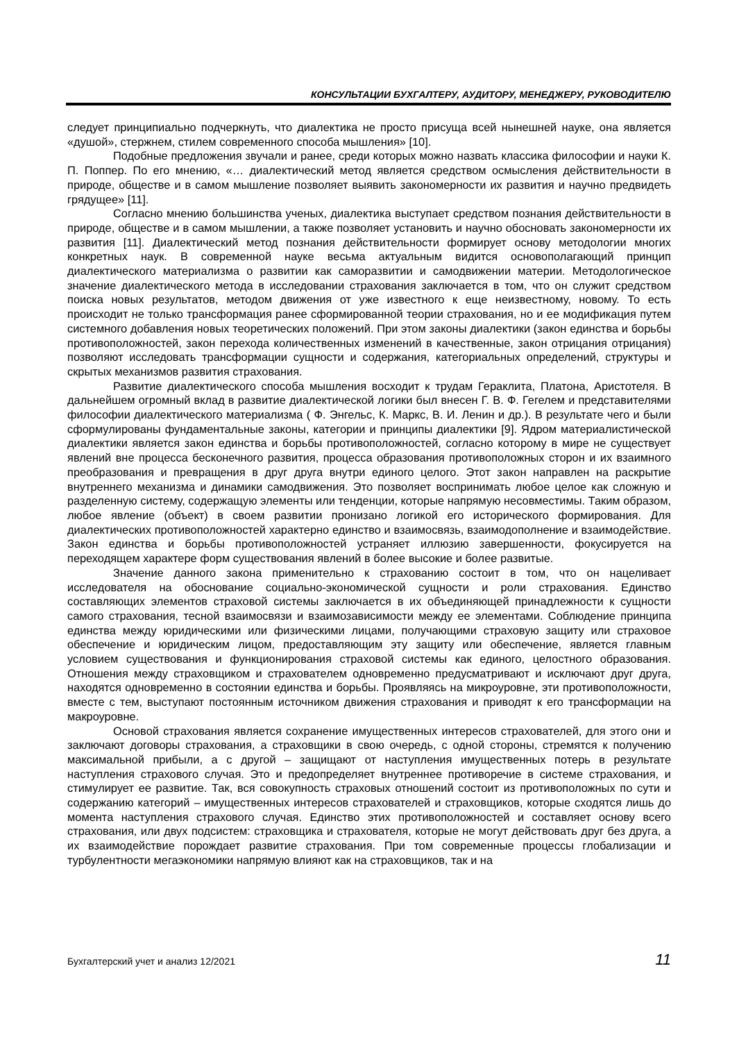КОНСУЛЬТАЦИИ БУХГАЛТЕРУ, АУДИТОРУ, МЕНЕДЖЕРУ, РУКОВОДИТЕЛЮ
следует принципиально подчеркнуть, что диалектика не просто присуща всей нынешней науке, она является «душой», стержнем, стилем современного способа мышления» [10].
Подобные предложения звучали и ранее, среди которых можно назвать классика философии и науки К. П. Поппер. По его мнению, «… диалектический метод является средством осмысления действительности в природе, обществе и в самом мышление позволяет выявить закономерности их развития и научно предвидеть грядущее» [11].
Согласно мнению большинства ученых, диалектика выступает средством познания действительности в природе, обществе и в самом мышлении, а также позволяет установить и научно обосновать закономерности их развития [11]. Диалектический метод познания действительности формирует основу методологии многих конкретных наук. В современной науке весьма актуальным видится основополагающий принцип диалектического материализма о развитии как саморазвитии и самодвижении материи. Методологическое значение диалектического метода в исследовании страхования заключается в том, что он служит средством поиска новых результатов, методом движения от уже известного к еще неизвестному, новому. То есть происходит не только трансформация ранее сформированной теории страхования, но и ее модификация путем системного добавления новых теоретических положений. При этом законы диалектики (закон единства и борьбы противоположностей, закон перехода количественных изменений в качественные, закон отрицания отрицания) позволяют исследовать трансформации сущности и содержания, категориальных определений, структуры и скрытых механизмов развития страхования.
Развитие диалектического способа мышления восходит к трудам Гераклита, Платона, Аристотеля. В дальнейшем огромный вклад в развитие диалектической логики был внесен Г. В. Ф. Гегелем и представителями философии диалектического материализма ( Ф. Энгельс, К. Маркс, В. И. Ленин и др.). В результате чего и были сформулированы фундаментальные законы, категории и принципы диалектики [9]. Ядром материалистической диалектики является закон единства и борьбы противоположностей, согласно которому в мире не существует явлений вне процесса бесконечного развития, процесса образования противоположных сторон и их взаимного преобразования и превращения в друг друга внутри единого целого. Этот закон направлен на раскрытие внутреннего механизма и динамики самодвижения. Это позволяет воспринимать любое целое как сложную и разделенную систему, содержащую элементы или тенденции, которые напрямую несовместимы. Таким образом, любое явление (объект) в своем развитии пронизано логикой его исторического формирования. Для диалектических противоположностей характерно единство и взаимосвязь, взаимодополнение и взаимодействие. Закон единства и борьбы противоположностей устраняет иллюзию завершенности, фокусируется на переходящем характере форм существования явлений в более высокие и более развитые.
Значение данного закона применительно к страхованию состоит в том, что он нацеливает исследователя на обоснование социально-экономической сущности и роли страхования. Единство составляющих элементов страховой системы заключается в их объединяющей принадлежности к сущности самого страхования, тесной взаимосвязи и взаимозависимости между ее элементами. Соблюдение принципа единства между юридическими или физическими лицами, получающими страховую защиту или страховое обеспечение и юридическим лицом, предоставляющим эту защиту или обеспечение, является главным условием существования и функционирования страховой системы как единого, целостного образования. Отношения между страховщиком и страхователем одновременно предусматривают и исключают друг друга, находятся одновременно в состоянии единства и борьбы. Проявляясь на микроуровне, эти противоположности, вместе с тем, выступают постоянным источником движения страхования и приводят к его трансформации на макроуровне.
Основой страхования является сохранение имущественных интересов страхователей, для этого они и заключают договоры страхования, а страховщики в свою очередь, с одной стороны, стремятся к получению максимальной прибыли, а с другой – защищают от наступления имущественных потерь в результате наступления страхового случая. Это и предопределяет внутреннее противоречие в системе страхования, и стимулирует ее развитие. Так, вся совокупность страховых отношений состоит из противоположных по сути и содержанию категорий – имущественных интересов страхователей и страховщиков, которые сходятся лишь до момента наступления страхового случая. Единство этих противоположностей и составляет основу всего страхования, или двух подсистем: страховщика и страхователя, которые не могут действовать друг без друга, а их взаимодействие порождает развитие страхования. При том современные процессы глобализации и турбулентности мегаэкономики напрямую влияют как на страховщиков, так и на
Бухгалтерский учет и анализ 12/2021 11